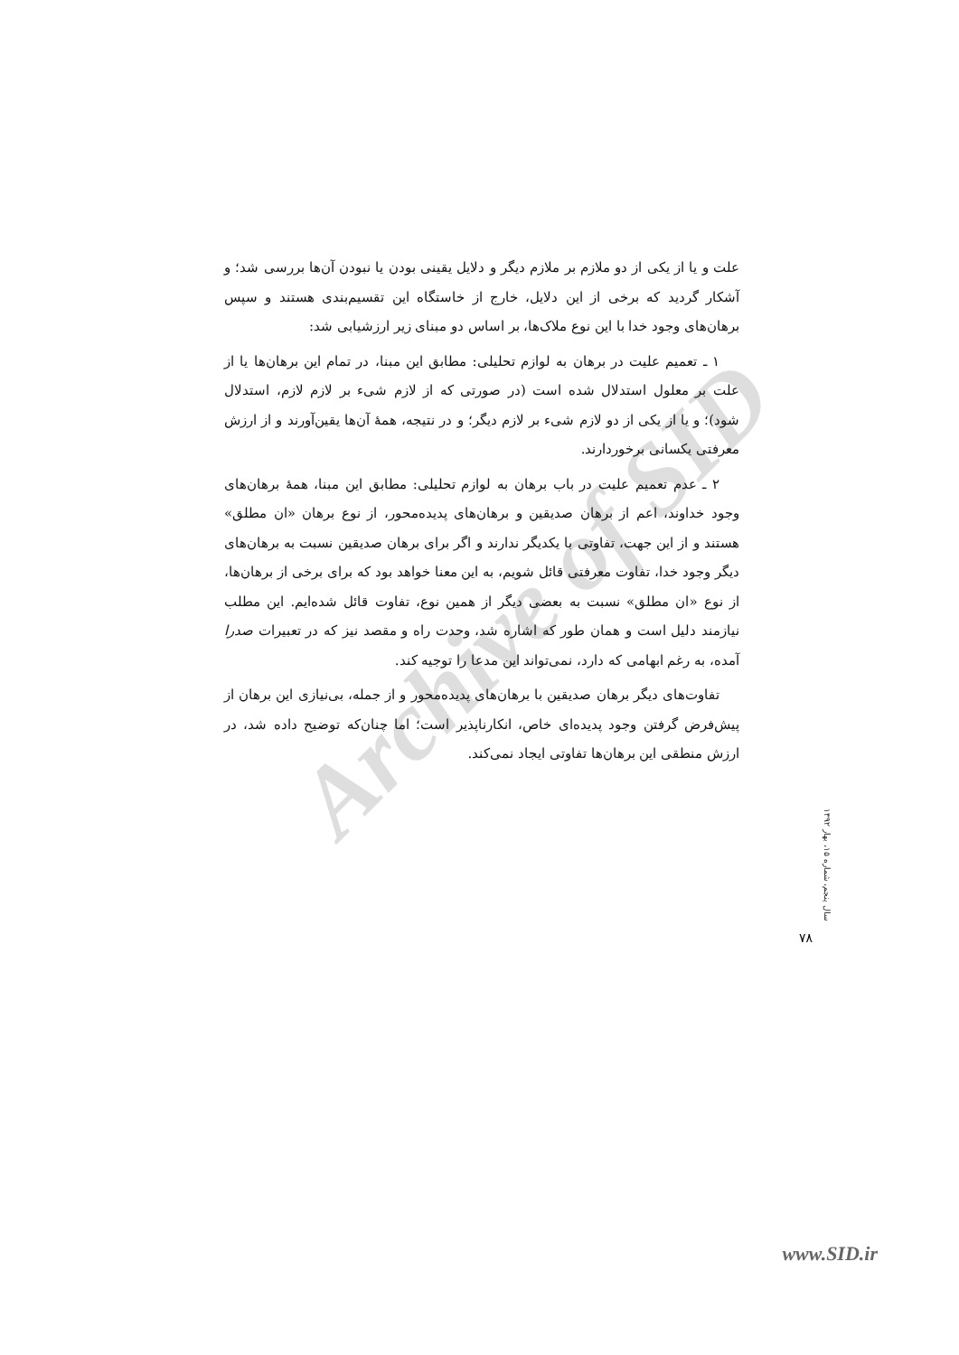Archive of SID
علت و یا از یکی از دو ملازم بر ملازم دیگر و دلایل یقینی بودن یا نبودن آن‌ها بررسی شد؛ و آشکار گردید که برخی از این دلایل، خارج از خاستگاه این تقسیم‌بندی هستند و سپس برهان‌های وجود خدا با این نوع ملاک‌ها، بر اساس دو مبنای زیر ارزشیابی شد:
۱ ـ تعمیم علیت در برهان به لوازم تحلیلی: مطابق این مبنا، در تمام این برهان‌ها یا از علت بر معلول استدلال شده است (در صورتی که از لازم شیء بر لازم لازم، استدلال شود)؛ و یا از یکی از دو لازم شیء بر لازم دیگر؛ و در نتیجه، همهٔ آن‌ها یقین‌آورند و از ارزش معرفتی یکسانی برخوردارند.
۲ ـ عدم تعمیم علیت در باب برهان به لوازم تحلیلی: مطابق این مبنا، همهٔ برهان‌های وجود خداوند، اعم از برهان صدیقین و برهان‌های پدیده‌محور، از نوع برهان «ان مطلق» هستند و از این جهت، تفاوتی با یکدیگر ندارند و اگر برای برهان صدیقین نسبت به برهان‌های دیگر وجود خدا، تفاوت معرفتی قائل شویم، به این معنا خواهد بود که برای برخی از برهان‌ها، از نوع «ان مطلق» نسبت به بعضی دیگر از همین نوع، تفاوت قائل شده‌ایم. این مطلب نیازمند دلیل است و همان طور که اشاره شد، وحدت راه و مقصد نیز که در تعبیرات صدرا آمده، به رغم ابهامی که دارد، نمی‌تواند این مدعا را توجیه کند.
تفاوت‌های دیگر برهان صدیقین با برهان‌های پدیده‌محور و از جمله، بی‌نیازی این برهان از پیش‌فرض گرفتن وجود پدیده‌ای خاص، انکارناپذیر است؛ اما چنان‌که توضیح داده شد، در ارزش منطقی این برهان‌ها تفاوتی ایجاد نمی‌کند.
سال پنجم، شماره ۱۵، بهار ۱۳۹۲
۷۸
www.SID.ir